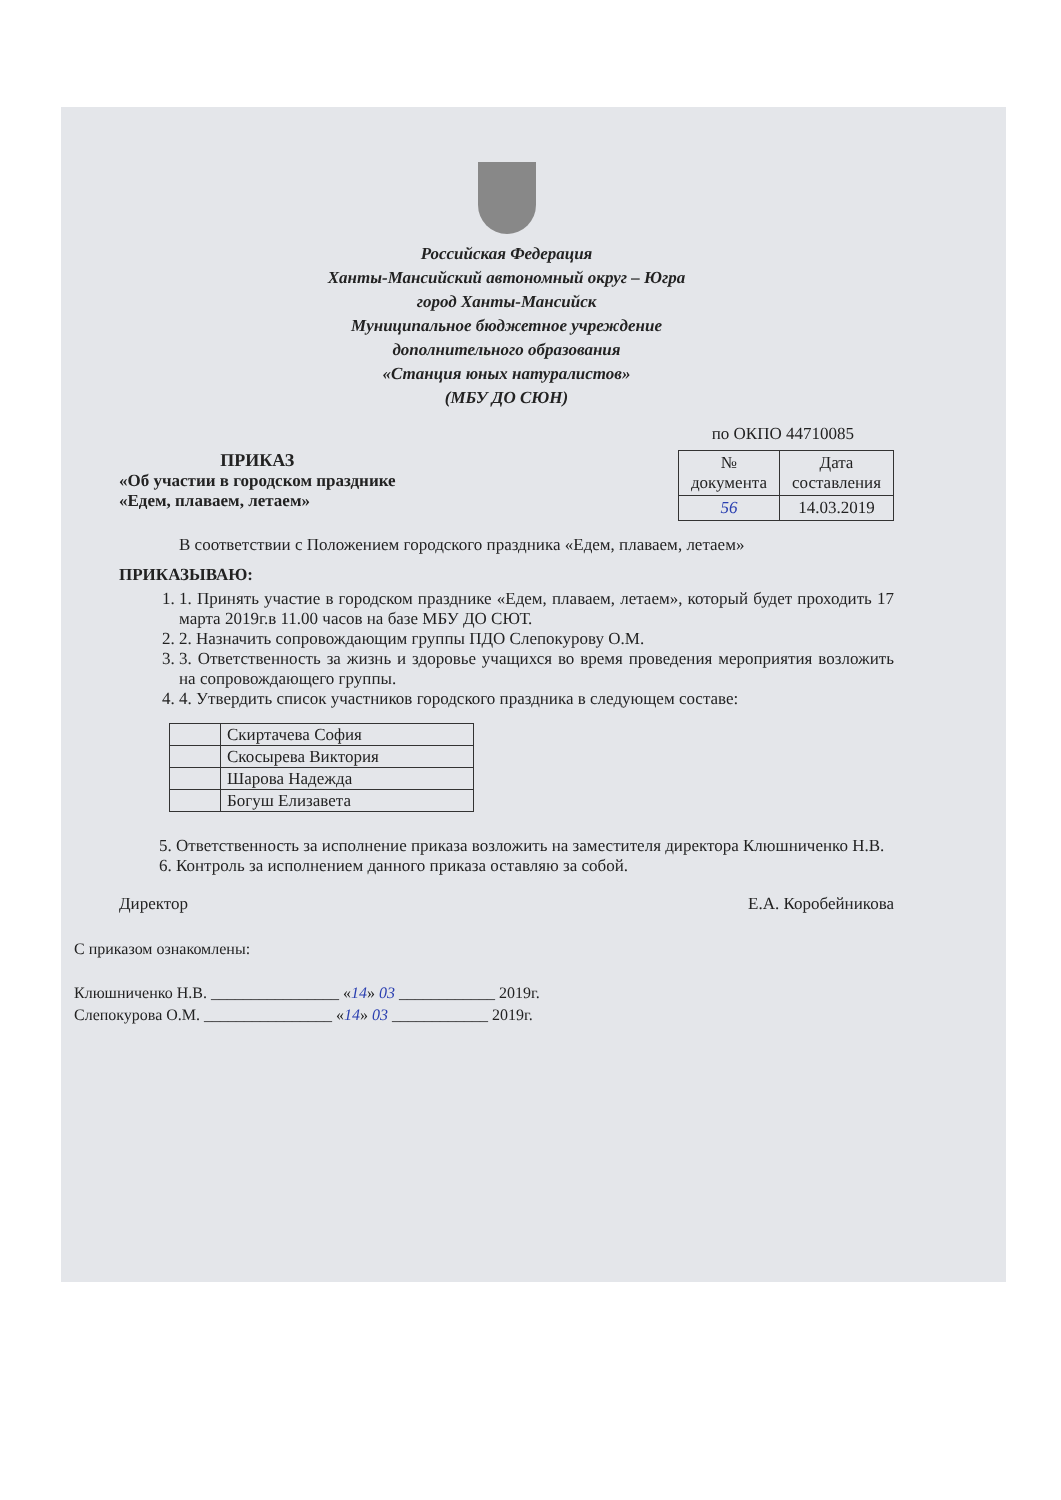Российская Федерация
Ханты-Мансийский автономный округ – Югра
город Ханты-Мансийск
Муниципальное бюджетное учреждение
дополнительного образования
«Станция юных натуралистов»
(МБУ ДО СЮН)
по ОКПО 44710085
ПРИКАЗ
«Об участии в городском празднике
«Едем, плаваем, летаем»
| № документа | Дата составления |
| 56 | 14.03.2019 |
В соответствии с Положением городского праздника «Едем, плаваем, летаем»
ПРИКАЗЫВАЮ:
1. 1. Принять участие в городском празднике «Едем, плаваем, летаем», который будет проходить 17 марта 2019г.в 11.00 часов на базе МБУ ДО СЮТ.
2. 2. Назначить сопровождающим группы ПДО Слепокурову О.М.
3. 3. Ответственность за жизнь и здоровье учащихся во время проведения мероприятия возложить на сопровождающего группы.
4. 4. Утвердить список участников городского праздника в следующем составе:
| | Скиртачева София |
| | Скосырева Виктория |
| | Шарова Надежда |
| | Богуш Елизавета |
5. Ответственность за исполнение приказа возложить на заместителя директора Клюшниченко Н.В.
6. Контроль за исполнением данного приказа оставляю за собой.
Директор Е.А. Коробейникова
С приказом ознакомлены:
Клюшниченко Н.В. ________________ «14» 03 ____________ 2019г.
Слепокурова О.М. ________________ «14» 03 ____________ 2019г.